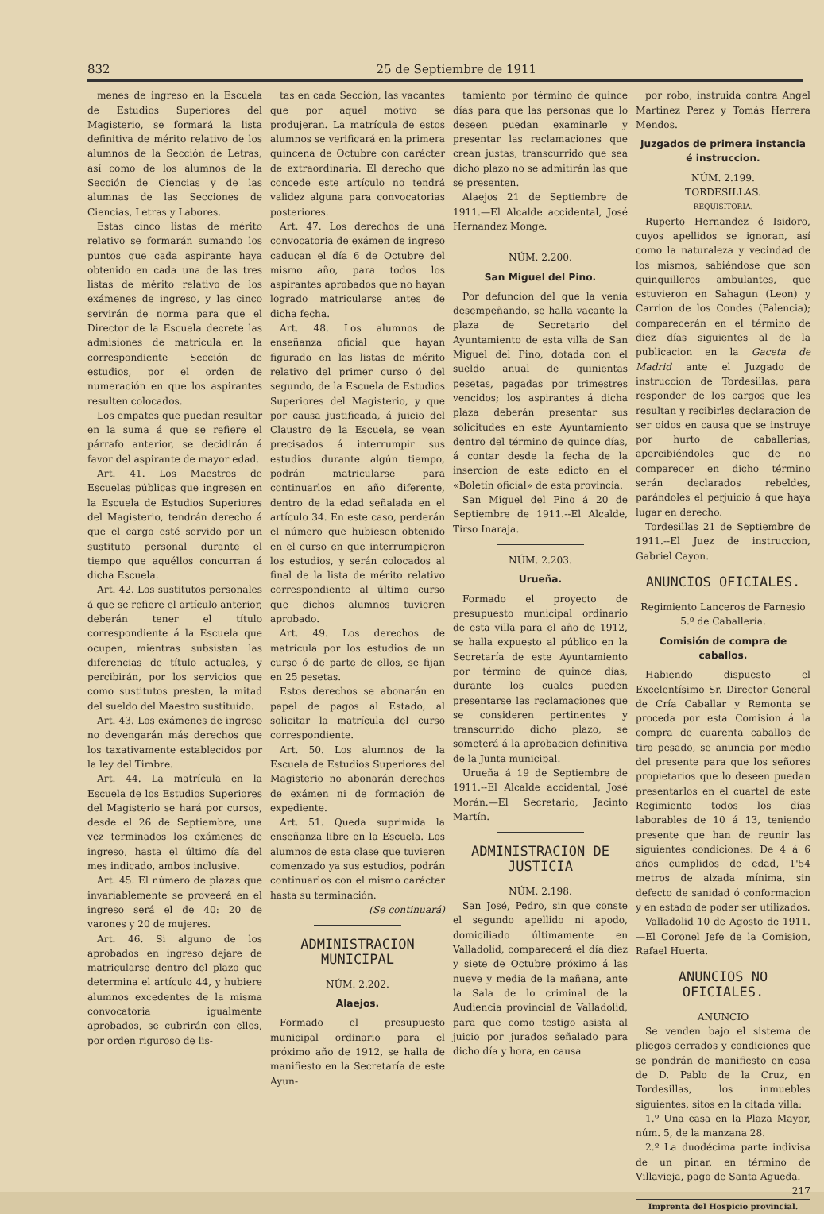832 25 de Septiembre de 1911
menes de ingreso en la Escuela de Estudios Superiores del Magisterio, se formará la lista definitiva de mérito relativo de los alumnos de la Sección de Letras, así como de los alumnos de la Sección de Ciencias y de las alumnas de las Secciones de Ciencias, Letras y Labores.
Estas cinco listas de mérito relativo se formarán sumando los puntos que cada aspirante haya obtenido en cada una de las tres listas de mérito relativo de los exámenes de ingreso, y las cinco servirán de norma para que el Director de la Escuela decrete las admisiones de matrícula en la correspondiente Sección de estudios, por el orden de numeración en que los aspirantes resulten colocados.
Los empates que puedan resultar en la suma á que se refiere el párrafo anterior, se decidirán á favor del aspirante de mayor edad.
Art. 41. Los Maestros de Escuelas públicas que ingresen en la Escuela de Estudios Superiores del Magisterio, tendrán derecho á que el cargo esté servido por un sustituto personal durante el tiempo que aquéllos concurran á dicha Escuela.
Art. 42. Los sustitutos personales á que se refiere el artículo anterior, deberán tener el título correspondiente á la Escuela que ocupen, mientras subsistan las diferencias de título actuales, y percibirán, por los servicios que como sustitutos presten, la mitad del sueldo del Maestro sustituído.
Art. 43. Los exámenes de ingreso no devengarán más derechos que los taxativamente establecidos por la ley del Timbre.
Art. 44. La matrícula en la Escuela de los Estudios Superiores del Magisterio se hará por cursos, desde el 26 de Septiembre, una vez terminados los exámenes de ingreso, hasta el último día del mes indicado, ambos inclusive.
Art. 45. El número de plazas que invariablemente se proveerá en el ingreso será el de 40: 20 de varones y 20 de mujeres.
Art. 46. Si alguno de los aprobados en ingreso dejare de matricularse dentro del plazo que determina el artículo 44, y hubiere alumnos excedentes de la misma convocatoria igualmente aprobados, se cubrirán con ellos, por orden riguroso de lis-
tas en cada Sección, las vacantes que por aquel motivo se produjeran. La matrícula de estos alumnos se verificará en la primera quincena de Octubre con carácter de extraordinaria. El derecho que concede este artículo no tendrá validez alguna para convocatorias posteriores.
Art. 47. Los derechos de una convocatoria de exámen de ingreso caducan el día 6 de Octubre del mismo año, para todos los aspirantes aprobados que no hayan logrado matricularse antes de dicha fecha.
Art. 48. Los alumnos de enseñanza oficial que hayan figurado en las listas de mérito relativo del primer curso ó del segundo, de la Escuela de Estudios Superiores del Magisterio, y que por causa justificada, á juicio del Claustro de la Escuela, se vean precisados á interrumpir sus estudios durante algún tiempo, podrán matricularse para continuarlos en año diferente, dentro de la edad señalada en el artículo 34. En este caso, perderán el número que hubiesen obtenido en el curso en que interrumpieron los estudios, y serán colocados al final de la lista de mérito relativo correspondiente al último curso que dichos alumnos tuvieren aprobado.
Art. 49. Los derechos de matrícula por los estudios de un curso ó de parte de ellos, se fijan en 25 pesetas.
Estos derechos se abonarán en papel de pagos al Estado, al solicitar la matrícula del curso correspondiente.
Art. 50. Los alumnos de la Escuela de Estudios Superiores del Magisterio no abonarán derechos de exámen ni de formación de expediente.
Art. 51. Queda suprimida la enseñanza libre en la Escuela. Los alumnos de esta clase que tuvieren comenzado ya sus estudios, podrán continuarlos con el mismo carácter hasta su terminación.
(Se continuará)
ADMINISTRACION MUNICIPAL
NÚM. 2.202.
Alaejos.
Formado el presupuesto municipal ordinario para el próximo año de 1912, se halla de manifiesto en la Secretaría de este Ayun-
tamiento por término de quince días para que las personas que lo deseen puedan examinarle y presentar las reclamaciones que crean justas, transcurrido que sea dicho plazo no se admitirán las que se presenten.
Alaejos 21 de Septiembre de 1911.—El Alcalde accidental, José Hernandez Monge.
NÚM. 2.200.
San Miguel del Pino.
Por defuncion del que la venía desempeñando, se halla vacante la plaza de Secretario del Ayuntamiento de esta villa de San Miguel del Pino, dotada con el sueldo anual de quinientas pesetas, pagadas por trimestres vencidos; los aspirantes á dicha plaza deberán presentar sus solicitudes en este Ayuntamiento dentro del término de quince días, á contar desde la fecha de la insercion de este edicto en el «Boletín oficial» de esta provincia.
San Miguel del Pino á 20 de Septiembre de 1911.--El Alcalde, Tirso Inaraja.
NÚM. 2.203.
Urueña.
Formado el proyecto de presupuesto municipal ordinario de esta villa para el año de 1912, se halla expuesto al público en la Secretaría de este Ayuntamiento por término de quince días, durante los cuales pueden presentarse las reclamaciones que se consideren pertinentes y transcurrido dicho plazo, se someterá á la aprobacion definitiva de la Junta municipal.
Urueña á 19 de Septiembre de 1911.--El Alcalde accidental, José Morán.—El Secretario, Jacinto Martín.
ADMINISTRACION DE JUSTICIA
NÚM. 2.198.
San José, Pedro, sin que conste el segundo apellido ni apodo, domiciliado últimamente en Valladolid, comparecerá el día diez y siete de Octubre próximo á las nueve y media de la mañana, ante la Sala de lo criminal de la Audiencia provincial de Valladolid, para que como testigo asista al juicio por jurados señalado para dicho día y hora, en causa
por robo, instruida contra Angel Martinez Perez y Tomás Herrera Mendos.
Juzgados de primera instancia é instruccion.
NÚM. 2.199.
TORDESILLAS.
REQUISITORIA.
Ruperto Hernandez é Isidoro, cuyos apellidos se ignoran, así como la naturaleza y vecindad de los mismos, sabiéndose que son quinquilleros ambulantes, que estuvieron en Sahagun (Leon) y Carrion de los Condes (Palencia); comparecerán en el término de diez días siguientes al de la publicacion en la Gaceta de Madrid ante el Juzgado de instruccion de Tordesillas, para responder de los cargos que les resultan y recibirles declaracion de ser oidos en causa que se instruye por hurto de caballerías, apercibiéndoles que de no comparecer en dicho término serán declarados rebeldes, parándoles el perjuicio á que haya lugar en derecho.
Tordesillas 21 de Septiembre de 1911.--El Juez de instruccion, Gabriel Cayon.
ANUNCIOS OFICIALES.
Regimiento Lanceros de Farnesio 5.º de Caballería.
Comisión de compra de caballos.
Habiendo dispuesto el Excelentísimo Sr. Director General de Cría Caballar y Remonta se proceda por esta Comision á la compra de cuarenta caballos de tiro pesado, se anuncia por medio del presente para que los señores propietarios que lo deseen puedan presentarlos en el cuartel de este Regimiento todos los días laborables de 10 á 13, teniendo presente que han de reunir las siguientes condiciones: De 4 á 6 años cumplidos de edad, 1'54 metros de alzada mínima, sin defecto de sanidad ó conformacion y en estado de poder ser utilizados.
Valladolid 10 de Agosto de 1911.—El Coronel Jefe de la Comision, Rafael Huerta.
ANUNCIOS NO OFICIALES.
ANUNCIO
Se venden bajo el sistema de pliegos cerrados y condiciones que se pondrán de manifiesto en casa de D. Pablo de la Cruz, en Tordesillas, los inmuebles siguientes, sitos en la citada villa:
1.º Una casa en la Plaza Mayor, núm. 5, de la manzana 28.
2.º La duodécima parte indivisa de un pinar, en término de Villavieja, pago de Santa Agueda.
217
Imprenta del Hospicio provincial.